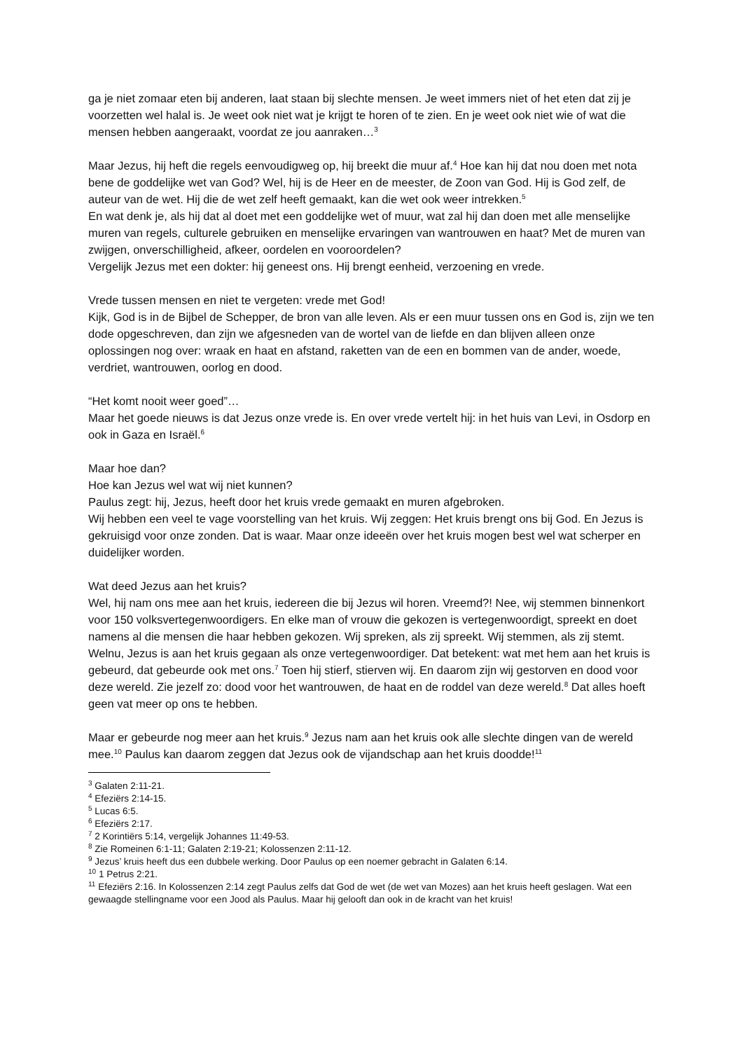ga je niet zomaar eten bij anderen, laat staan bij slechte mensen. Je weet immers niet of het eten dat zij je voorzetten wel halal is. Je weet ook niet wat je krijgt te horen of te zien. En je weet ook niet wie of wat die mensen hebben aangeraakt, voordat ze jou aanraken…<sup>3</sup>
Maar Jezus, hij heft die regels eenvoudigweg op, hij breekt die muur af.<sup>4</sup> Hoe kan hij dat nou doen met nota bene de goddelijke wet van God? Wel, hij is de Heer en de meester, de Zoon van God. Hij is God zelf, de auteur van de wet. Hij die de wet zelf heeft gemaakt, kan die wet ook weer intrekken.<sup>5</sup>
En wat denk je, als hij dat al doet met een goddelijke wet of muur, wat zal hij dan doen met alle menselijke muren van regels, culturele gebruiken en menselijke ervaringen van wantrouwen en haat? Met de muren van zwijgen, onverschilligheid, afkeer, oordelen en vooroordelen?
Vergelijk Jezus met een dokter: hij geneest ons. Hij brengt eenheid, verzoening en vrede.
Vrede tussen mensen en niet te vergeten: vrede met God!
Kijk, God is in de Bijbel de Schepper, de bron van alle leven. Als er een muur tussen ons en God is, zijn we ten dode opgeschreven, dan zijn we afgesneden van de wortel van de liefde en dan blijven alleen onze oplossingen nog over: wraak en haat en afstand, raketten van de een en bommen van de ander, woede, verdriet, wantrouwen, oorlog en dood.
“Het komt nooit weer goed”…
Maar het goede nieuws is dat Jezus onze vrede is. En over vrede vertelt hij: in het huis van Levi, in Osdorp en ook in Gaza en Israël.<sup>6</sup>
Maar hoe dan?
Hoe kan Jezus wel wat wij niet kunnen?
Paulus zegt: hij, Jezus, heeft door het kruis vrede gemaakt en muren afgebroken.
Wij hebben een veel te vage voorstelling van het kruis. Wij zeggen: Het kruis brengt ons bij God. En Jezus is gekruisigd voor onze zonden. Dat is waar. Maar onze ideeën over het kruis mogen best wel wat scherper en duidelijker worden.
Wat deed Jezus aan het kruis?
Wel, hij nam ons mee aan het kruis, iedereen die bij Jezus wil horen. Vreemd?! Nee, wij stemmen binnenkort voor 150 volksvertegenwoordigers. En elke man of vrouw die gekozen is vertegenwoordigt, spreekt en doet namens al die mensen die haar hebben gekozen. Wij spreken, als zij spreekt. Wij stemmen, als zij stemt. Welnu, Jezus is aan het kruis gegaan als onze vertegenwoordiger. Dat betekent: wat met hem aan het kruis is gebeurd, dat gebeurde ook met ons.<sup>7</sup> Toen hij stierf, stierven wij. En daarom zijn wij gestorven en dood voor deze wereld. Zie jezelf zo: dood voor het wantrouwen, de haat en de roddel van deze wereld.<sup>8</sup> Dat alles hoeft geen vat meer op ons te hebben.
Maar er gebeurde nog meer aan het kruis.<sup>9</sup> Jezus nam aan het kruis ook alle slechte dingen van de wereld mee.<sup>10</sup> Paulus kan daarom zeggen dat Jezus ook de vijandschap aan het kruis doodde!<sup>11</sup>
<sup>3</sup> Galaten 2:11-21.
<sup>4</sup> Efeziërs 2:14-15.
<sup>5</sup> Lucas 6:5.
<sup>6</sup> Efeziërs 2:17.
<sup>7</sup> 2 Korintiërs 5:14, vergelijk Johannes 11:49-53.
<sup>8</sup> Zie Romeinen 6:1-11; Galaten 2:19-21; Kolossenzen 2:11-12.
<sup>9</sup> Jezus’ kruis heeft dus een dubbele werking. Door Paulus op een noemer gebracht in Galaten 6:14.
<sup>10</sup> 1 Petrus 2:21.
<sup>11</sup> Efeziërs 2:16. In Kolossenzen 2:14 zegt Paulus zelfs dat God de wet (de wet van Mozes) aan het kruis heeft geslagen. Wat een gewaagde stellingname voor een Jood als Paulus. Maar hij gelooft dan ook in de kracht van het kruis!